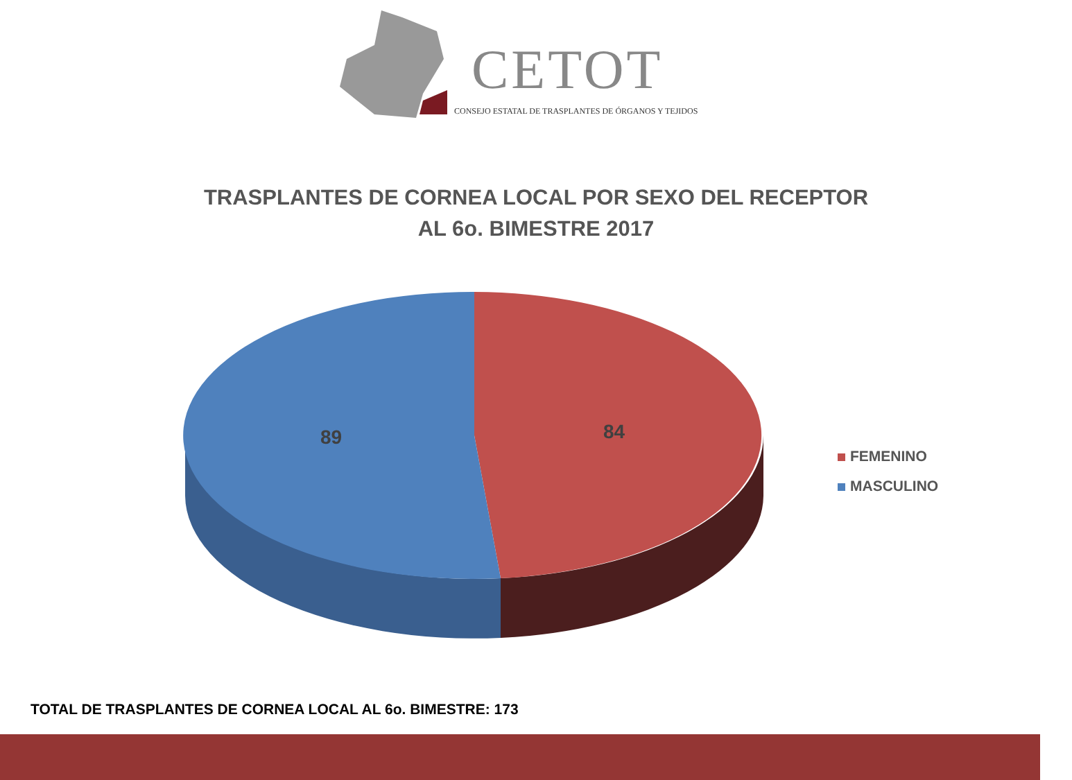CETOT
CONSEJO ESTATAL DE TRASPLANTES DE ÓRGANOS Y TEJIDOS
TRASPLANTES DE CORNEA LOCAL POR SEXO DEL RECEPTOR
AL 6o. BIMESTRE 2017
89 84
FEMENINO
MASCULINO
TOTAL DE TRASPLANTES DE CORNEA LOCAL AL 6o. BIMESTRE: 173